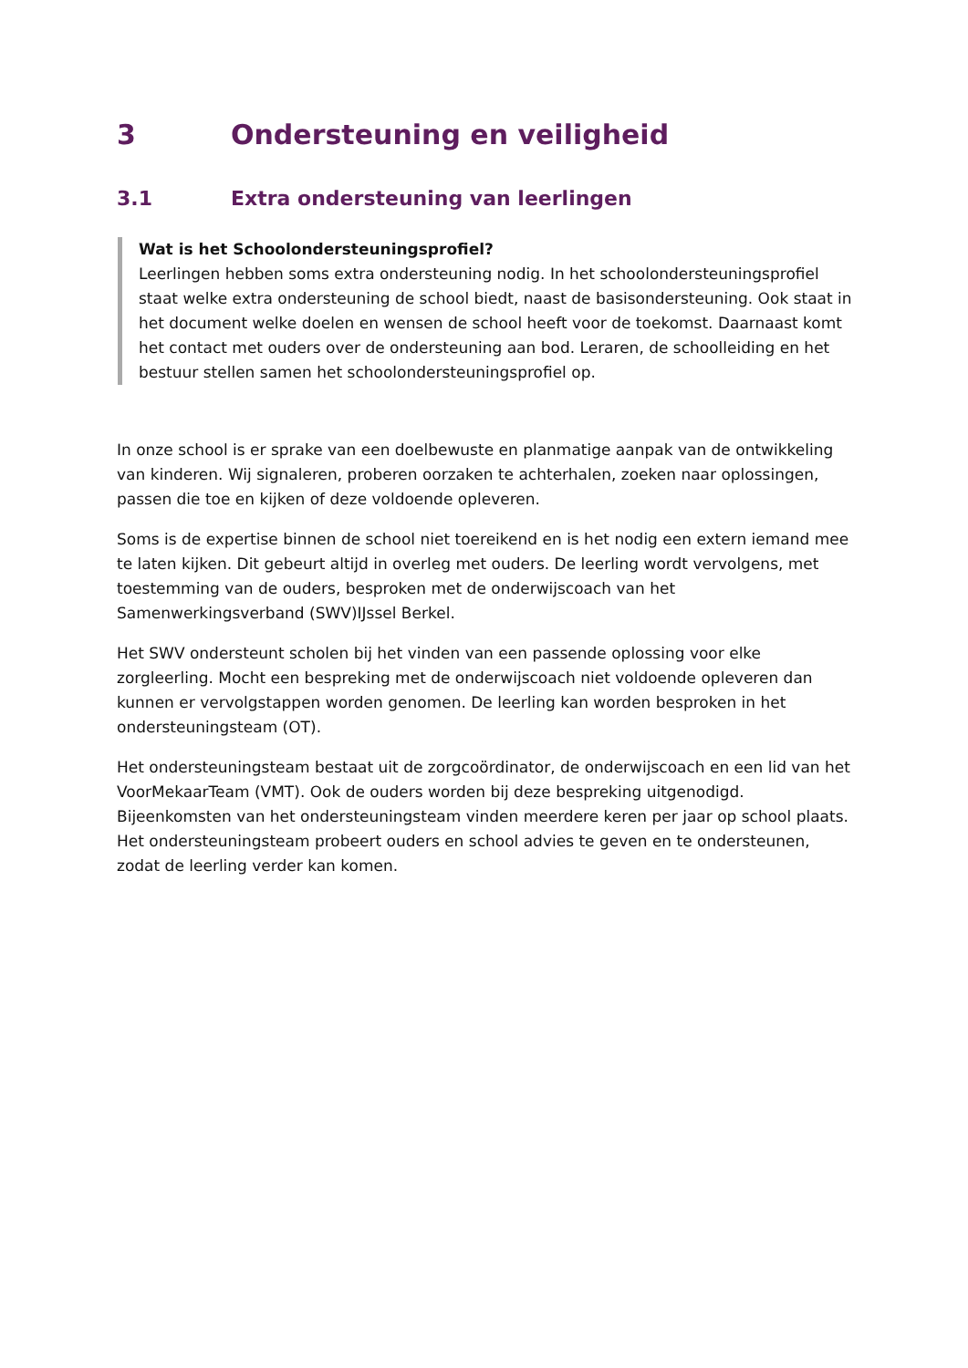3 Ondersteuning en veiligheid
3.1 Extra ondersteuning van leerlingen
Wat is het Schoolondersteuningsprofiel?
Leerlingen hebben soms extra ondersteuning nodig. In het schoolondersteuningsprofiel staat welke extra ondersteuning de school biedt, naast de basisondersteuning. Ook staat in het document welke doelen en wensen de school heeft voor de toekomst. Daarnaast komt het contact met ouders over de ondersteuning aan bod. Leraren, de schoolleiding en het bestuur stellen samen het schoolondersteuningsprofiel op.
In onze school is er sprake van een doelbewuste en planmatige aanpak van de ontwikkeling van kinderen. Wij signaleren, proberen oorzaken te achterhalen, zoeken naar oplossingen, passen die toe en kijken of deze voldoende opleveren.
Soms is de expertise binnen de school niet toereikend en is het nodig een extern iemand mee te laten kijken. Dit gebeurt altijd in overleg met ouders. De leerling wordt vervolgens, met toestemming van de ouders, besproken met de onderwijscoach van het Samenwerkingsverband (SWV)IJssel Berkel.
Het SWV ondersteunt scholen bij het vinden van een passende oplossing voor elke zorgleerling. Mocht een bespreking met de onderwijscoach niet voldoende opleveren dan kunnen er vervolgstappen worden genomen. De leerling kan worden besproken in het ondersteuningsteam (OT).
Het ondersteuningsteam bestaat uit de zorgcoördinator, de onderwijscoach en een lid van het VoorMekaarTeam (VMT). Ook de ouders worden bij deze bespreking uitgenodigd. Bijeenkomsten van het ondersteuningsteam vinden meerdere keren per jaar op school plaats. Het ondersteuningsteam probeert ouders en school advies te geven en te ondersteunen, zodat de leerling verder kan komen.